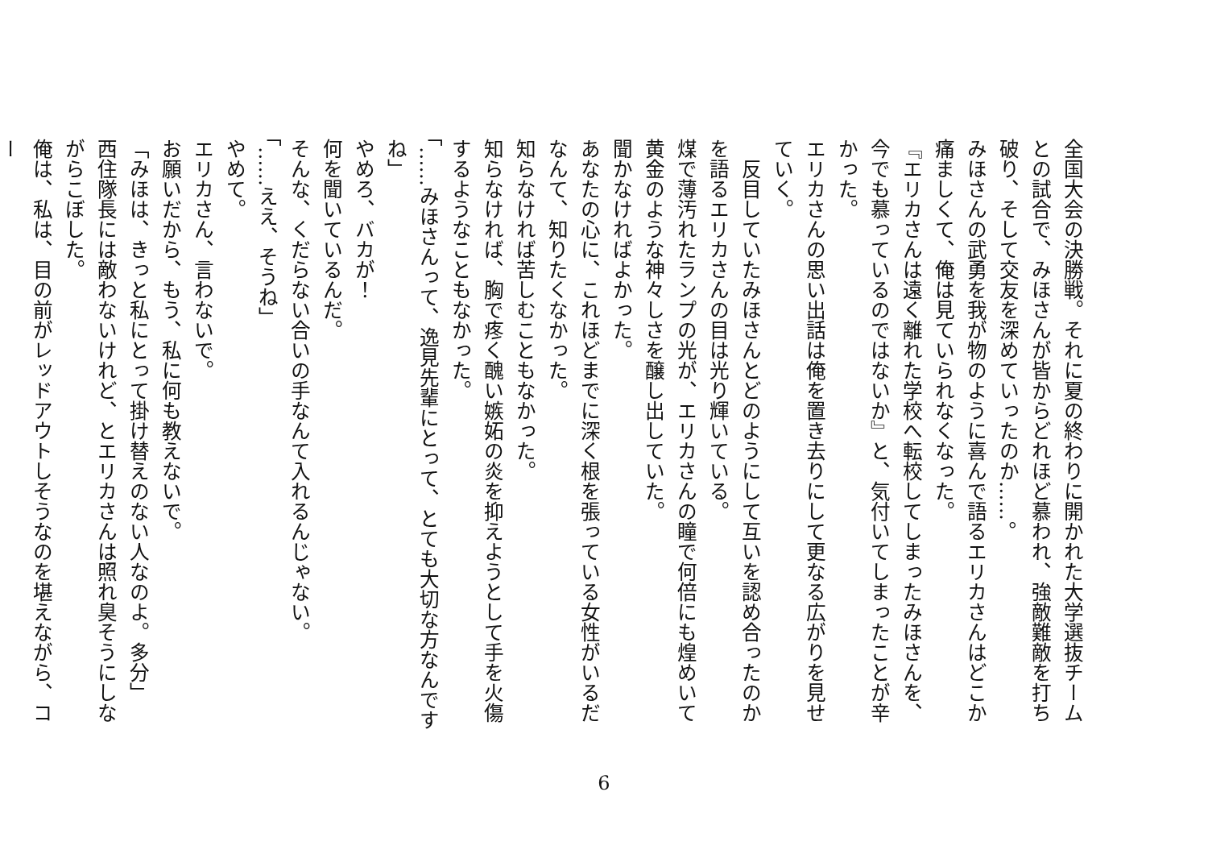全国大会の決勝戦。それに夏の終わりに開かれた大学選抜チームとの試合で、みほさんが皆からどれほど慕われ、強敵難敵を打ち破り、そして交友を深めていったのか……。
みほさんの武勇を我が物のように喜んで語るエリカさんはどこか痛ましくて、俺は見ていられなくなった。
『エリカさんは遠く離れた学校へ転校してしまったみほさんを、今でも慕っているのではないか』と、気付いてしまったことが辛かった。
エリカさんの思い出話は俺を置き去りにして更なる広がりを見せていく。
　反目していたみほさんとどのようにして互いを認め合ったのかを語るエリカさんの目は光り輝いている。
煤で薄汚れたランプの光が、エリカさんの瞳で何倍にも煌めいて黄金のような神々しさを醸し出していた。
聞かなければよかった。
あなたの心に、これほどまでに深く根を張っている女性がいるだなんて、知りたくなかった。
知らなければ苦しむこともなかった。
知らなければ、胸で疼く醜い嫉妬の炎を抑えようとして手を火傷するようなこともなかった。
「……みほさんって、逸見先輩にとって、とても大切な方なんですね」
やめろ、バカが！
何を聞いているんだ。
そんな、くだらない合いの手なんて入れるんじゃない。
「……ええ、そうね」
やめて。
エリカさん、言わないで。
お願いだから、もう、私に何も教えないで。
「みほは、きっと私にとって掛け替えのない人なのよ。多分」
西住隊長には敵わないけれど、とエリカさんは照れ臭そうにしながらこぼした。
俺は、私は、目の前がレッドアウトしそうなのを堪えながら、コー
6